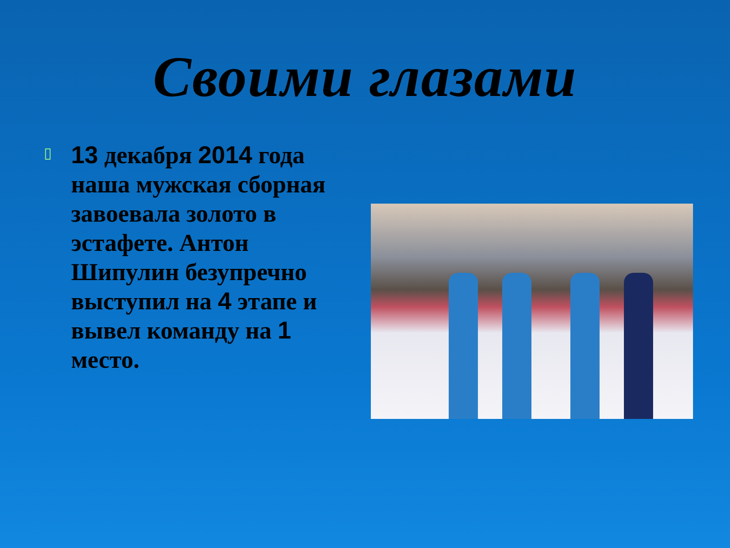Своими глазами
▯
13 декабря 2014 года наша мужская сборная завоевала золото в эстафете. Антон Шипулин безупречно выступил на 4 этапе и вывел команду на 1 место.